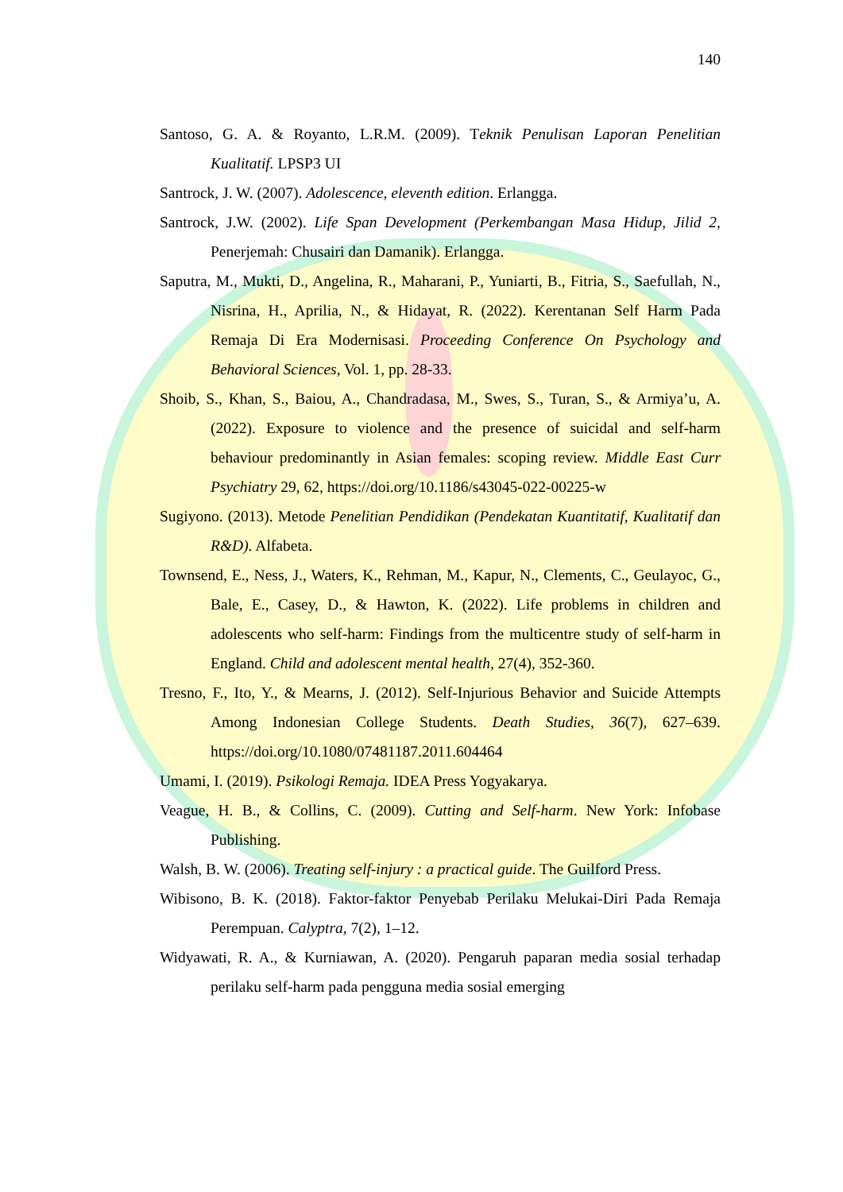140
Santoso, G. A. & Royanto, L.R.M. (2009). Teknik Penulisan Laporan Penelitian Kualitatif. LPSP3 UI
Santrock, J. W. (2007). Adolescence, eleventh edition. Erlangga.
Santrock, J.W. (2002). Life Span Development (Perkembangan Masa Hidup, Jilid 2, Penerjemah: Chusairi dan Damanik). Erlangga.
Saputra, M., Mukti, D., Angelina, R., Maharani, P., Yuniarti, B., Fitria, S., Saefullah, N., Nisrina, H., Aprilia, N., & Hidayat, R. (2022). Kerentanan Self Harm Pada Remaja Di Era Modernisasi. Proceeding Conference On Psychology and Behavioral Sciences, Vol. 1, pp. 28-33.
Shoib, S., Khan, S., Baiou, A., Chandradasa, M., Swes, S., Turan, S., & Armiya’u, A. (2022). Exposure to violence and the presence of suicidal and self-harm behaviour predominantly in Asian females: scoping review. Middle East Curr Psychiatry 29, 62, https://doi.org/10.1186/s43045-022-00225-w
Sugiyono. (2013). Metode Penelitian Pendidikan (Pendekatan Kuantitatif, Kualitatif dan R&D). Alfabeta.
Townsend, E., Ness, J., Waters, K., Rehman, M., Kapur, N., Clements, C., Geulayoc, G., Bale, E., Casey, D., & Hawton, K. (2022). Life problems in children and adolescents who self-harm: Findings from the multicentre study of self-harm in England. Child and adolescent mental health, 27(4), 352-360.
Tresno, F., Ito, Y., & Mearns, J. (2012). Self-Injurious Behavior and Suicide Attempts Among Indonesian College Students. Death Studies, 36(7), 627–639. https://doi.org/10.1080/07481187.2011.604464
Umami, I. (2019). Psikologi Remaja. IDEA Press Yogyakarya.
Veague, H. B., & Collins, C. (2009). Cutting and Self-harm. New York: Infobase Publishing.
Walsh, B. W. (2006). Treating self-injury : a practical guide. The Guilford Press.
Wibisono, B. K. (2018). Faktor-faktor Penyebab Perilaku Melukai-Diri Pada Remaja Perempuan. Calyptra, 7(2), 1–12.
Widyawati, R. A., & Kurniawan, A. (2020). Pengaruh paparan media sosial terhadap perilaku self-harm pada pengguna media sosial emerging